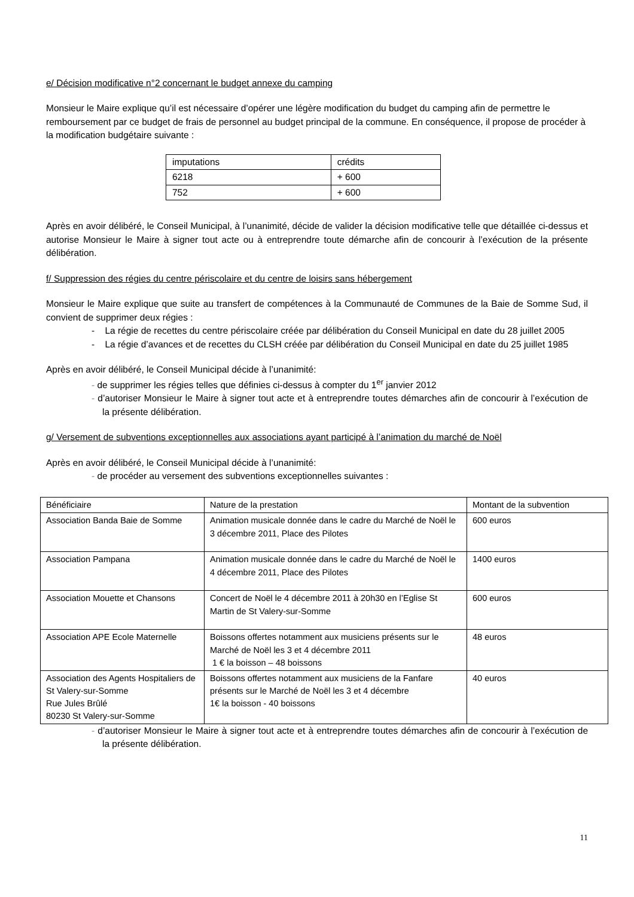e/ Décision modificative n°2 concernant le budget annexe du camping
Monsieur le Maire explique qu’il est nécessaire d’opérer une légère modification du budget du camping afin de permettre le remboursement par ce budget de frais de personnel au budget principal de la commune. En conséquence, il propose de procéder à la modification budgétaire suivante :
| imputations | crédits |
| 6218 | + 600 |
| 752 | + 600 |
Après en avoir délibéré, le Conseil Municipal, à l’unanimité, décide de valider la décision modificative telle que détaillée ci-dessus et autorise Monsieur le Maire à signer tout acte ou à entreprendre toute démarche afin de concourir à l’exécution de la présente délibération.
f/ Suppression des régies du centre périscolaire et du centre de loisirs sans hébergement
Monsieur le Maire explique que suite au transfert de compétences à la Communauté de Communes de la Baie de Somme Sud, il convient de supprimer deux régies :
- La régie de recettes du centre périscolaire créée par délibération du Conseil Municipal en date du 28 juillet 2005
- La régie d’avances et de recettes du CLSH créée par délibération du Conseil Municipal en date du 25 juillet 1985
Après en avoir délibéré, le Conseil Municipal décide à l’unanimité:
- de supprimer les régies telles que définies ci-dessus à compter du 1<sup>er</sup> janvier 2012
- d’autoriser Monsieur le Maire à signer tout acte et à entreprendre toutes démarches afin de concourir à l’exécution de la présente délibération.
g/ Versement de subventions exceptionnelles aux associations ayant participé à l’animation du marché de Noël
Après en avoir délibéré, le Conseil Municipal décide à l’unanimité:
- de procéder au versement des subventions exceptionnelles suivantes :
| Bénéficiaire | Nature de la prestation | Montant de la subvention |
| Association Banda Baie de Somme | Animation musicale donnée dans le cadre du Marché de Noël le 3 décembre 2011, Place des Pilotes | 600 euros |
| Association Pampana | Animation musicale donnée dans le cadre du Marché de Noël le 4 décembre 2011, Place des Pilotes | 1400 euros |
| Association Mouette et Chansons | Concert de Noël le 4 décembre 2011 à 20h30 en l’Eglise St Martin de St Valery-sur-Somme | 600 euros |
| Association APE Ecole Maternelle | Boissons offertes notamment aux musiciens présents sur le Marché de Noël les 3 et 4 décembre 2011 1 € la boisson – 48 boissons | 48 euros |
| Association des Agents Hospitaliers de St Valery-sur-Somme Rue Jules Brûlé 80230 St Valery-sur-Somme | Boissons offertes notamment aux musiciens de la Fanfare présents sur le Marché de Noël les 3 et 4 décembre 1€ la boisson - 40 boissons | 40 euros |
- d’autoriser Monsieur le Maire à signer tout acte et à entreprendre toutes démarches afin de concourir à l’exécution de la présente délibération.
11